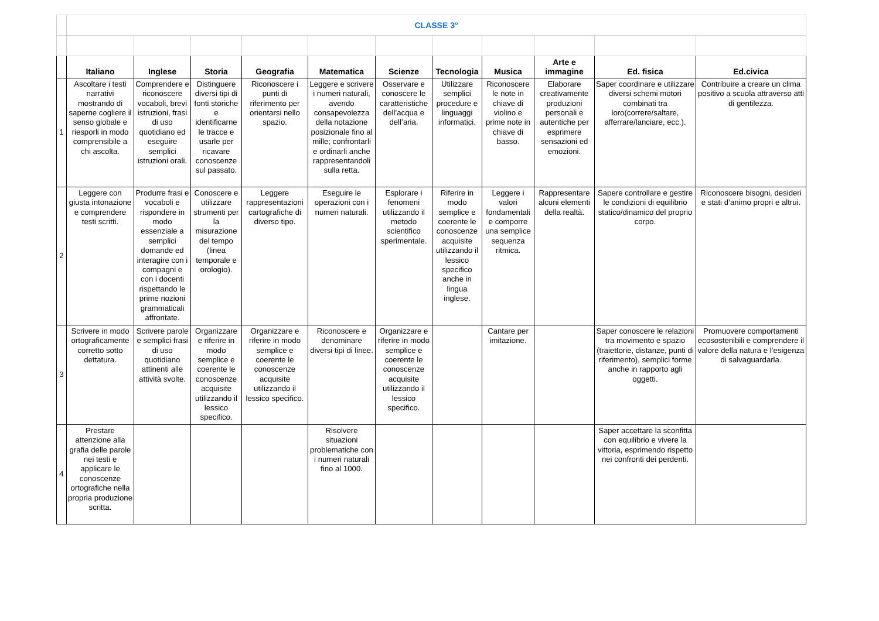| | CLASSE 3° | | | | | | | | | | |
| | Italiano | Inglese | Storia | Geografia | Matematica | Scienze | Tecnologia | Musica | Arte e immagine | Ed. fisica | Ed.civica |
| 1 | Ascoltare i testi narrativi mostrando di saperne cogliere il senso globale e riesporli in modo comprensibile a chi ascolta. | Comprendere e riconoscere vocaboli, brevi istruzioni, frasi di uso quotidiano ed eseguire semplici istruzioni orali. | Distinguere diversi tipi di fonti storiche e identificarne le tracce e usarle per ricavare conoscenze sul passato. | Riconoscere i punti di riferimento per orientarsi nello spazio. | Leggere e scrivere i numeri naturali, avendo consapevolezza della notazione posizionale fino al mille; confrontarli e ordinarli anche rappresentandoli sulla retta. | Osservare e conoscere le caratteristiche dell’acqua e dell’aria. | Utilizzare semplici procedure e linguaggi informatici. | Riconoscere le note in chiave di violino e prime note in chiave di basso. | Elaborare creativamente produzioni personali e autentiche per esprimere sensazioni ed emozioni. | Saper coordinare e utilizzare diversi schemi motori combinati tra loro(correre/saltare, afferrare/lanciare, ecc.). | Contribuire a creare un clima positivo a scuola attraverso atti di gentilezza. |
| 2 | Leggere con giusta intonazione e comprendere testi scritti. | Produrre frasi e vocaboli e rispondere in modo essenziale a semplici domande ed interagire con i compagni e con i docenti rispettando le prime nozioni grammaticali affrontate. | Conoscere e utilizzare strumenti per la misurazione del tempo (linea temporale e orologio). | Leggere rappresentazioni cartografiche di diverso tipo. | Eseguire le operazioni con i numeri naturali. | Esplorare i fenomeni utilizzando il metodo scientifico sperimentale. | Riferire in modo semplice e coerente le conoscenze acquisite utilizzando il lessico specifico anche in lingua inglese. | Leggere i valori fondamentali e comporre una semplice sequenza ritmica. | Rappresentare alcuni elementi della realtà. | Sapere controllare e gestire le condizioni di equilibrio statico/dinamico del proprio corpo. | Riconoscere bisogni, desideri e stati d’animo propri e altrui. |
| 3 | Scrivere in modo ortograficamente corretto sotto dettatura. | Scrivere parole e semplici frasi di uso quotidiano attinenti alle attività svolte. | Organizzare e riferire in modo semplice e coerente le conoscenze acquisite utilizzando il lessico specifico. | Organizzare e riferire in modo semplice e coerente le conoscenze acquisite utilizzando il lessico specifico. | Riconoscere e denominare diversi tipi di linee. | Organizzare e riferire in modo semplice e coerente le conoscenze acquisite utilizzando il lessico specifico. | | Cantare per imitazione. | | Saper conoscere le relazioni tra movimento e spazio (traiettorie, distanze, punti di riferimento), semplici forme anche in rapporto agli oggetti. | Promuovere comportamenti ecosostenibili e comprendere il valore della natura e l’esigenza di salvaguardarla. |
| 4 | Prestare attenzione alla grafia delle parole nei testi e applicare le conoscenze ortografiche nella propria produzione scritta. | | | | Risolvere situazioni problematiche con i numeri naturali fino al 1000. | | | | | Saper accettare la sconfitta con equilibrio e vivere la vittoria, esprimendo rispetto nei confronti dei perdenti. | |